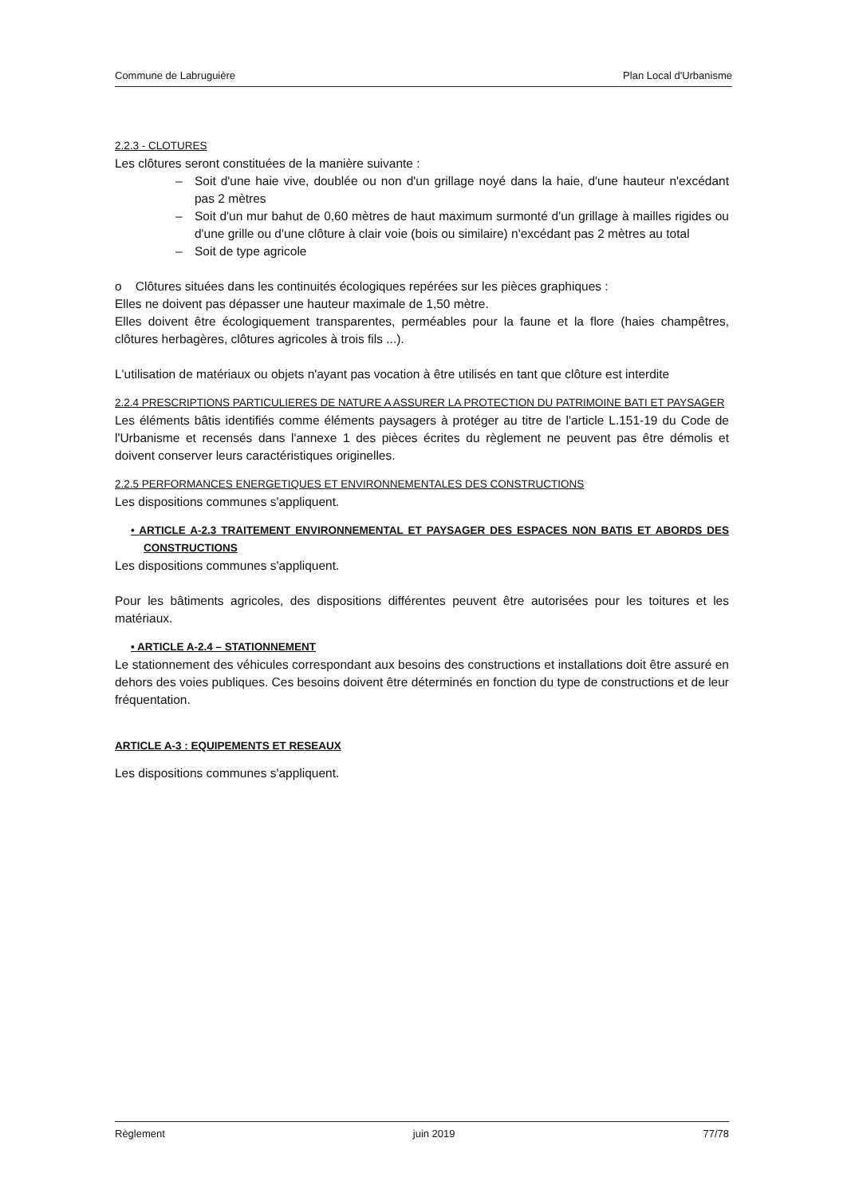Commune de Labruguière Plan Local d'Urbanisme
2.2.3 - CLOTURES
Les clôtures seront constituées de la manière suivante :
– Soit d'une haie vive, doublée ou non d'un grillage noyé dans la haie, d'une hauteur n'excédant pas 2 mètres
– Soit d'un mur bahut de 0,60 mètres de haut maximum surmonté d'un grillage à mailles rigides ou d'une grille ou d'une clôture à clair voie (bois ou similaire) n'excédant pas 2 mètres au total
– Soit de type agricole
o Clôtures situées dans les continuités écologiques repérées sur les pièces graphiques :
Elles ne doivent pas dépasser une hauteur maximale de 1,50 mètre.
Elles doivent être écologiquement transparentes, perméables pour la faune et la flore (haies champêtres, clôtures herbagères, clôtures agricoles à trois fils ...).
L'utilisation de matériaux ou objets n'ayant pas vocation à être utilisés en tant que clôture est interdite
2.2.4 PRESCRIPTIONS PARTICULIERES DE NATURE A ASSURER LA PROTECTION DU PATRIMOINE BATI ET PAYSAGER
Les éléments bâtis identifiés comme éléments paysagers à protéger au titre de l'article L.151-19 du Code de l'Urbanisme et recensés dans l'annexe 1 des pièces écrites du règlement ne peuvent pas être démolis et doivent conserver leurs caractéristiques originelles.
2.2.5 PERFORMANCES ENERGETIQUES ET ENVIRONNEMENTALES DES CONSTRUCTIONS
Les dispositions communes s'appliquent.
• ARTICLE A-2.3 TRAITEMENT ENVIRONNEMENTAL ET PAYSAGER DES ESPACES NON BATIS ET ABORDS DES CONSTRUCTIONS
Les dispositions communes s'appliquent.
Pour les bâtiments agricoles, des dispositions différentes peuvent être autorisées pour les toitures et les matériaux.
• ARTICLE A-2.4 – STATIONNEMENT
Le stationnement des véhicules correspondant aux besoins des constructions et installations doit être assuré en dehors des voies publiques. Ces besoins doivent être déterminés en fonction du type de constructions et de leur fréquentation.
ARTICLE A-3 : EQUIPEMENTS ET RESEAUX
Les dispositions communes s'appliquent.
Règlement juin 2019 77/78